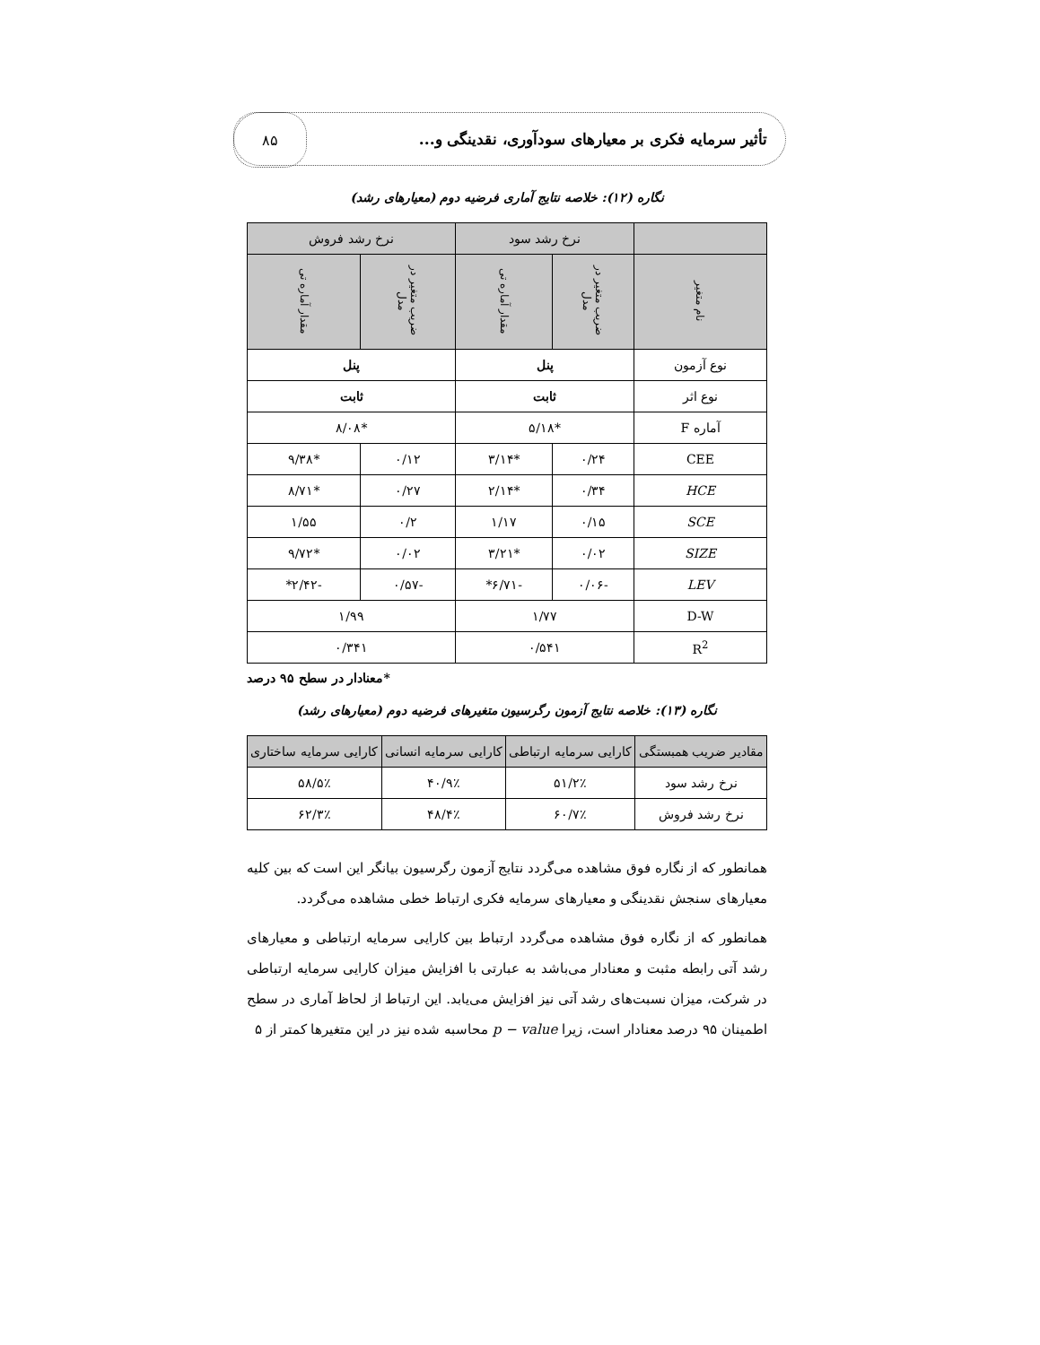تأثیر سرمایه فکری بر معیارهای سودآوری، نقدینگی و... ۸۵
نگاره (۱۲): خلاصه نتایج آماری فرضیه دوم (معیارهای رشد)
| | نرخ رشد سود | | نرخ رشد فروش | |
| --- | --- | --- | --- | --- |
| نام متغیر | ضریب متغیر در مدل | مقدار آماره تی | ضریب متغیر در مدل | مقدار آماره تی |
| نوع آزمون | پنل | | پنل | |
| نوع اثر | ثابت | | ثابت | |
| آماره F | *۵/۱۸ | | *۸/۰۸ | |
| CEE | ۰/۲۴ | *۳/۱۴ | ۰/۱۲ | *۹/۳۸ |
| HCE | ۰/۳۴ | *۲/۱۴ | ۰/۲۷ | *۸/۷۱ |
| SCE | ۰/۱۵ | ۱/۱۷ | ۰/۲ | ۱/۵۵ |
| SIZE | ۰/۰۲ | *۳/۲۱ | ۰/۰۲ | *۹/۷۲ |
| LEV | -۰/۰۶ | -۶/۷۱* | -۰/۵۷ | -۲/۴۲* |
| D-W | ۱/۷۷ | | ۱/۹۹ | |
| R<sup>2</sup> | ۰/۵۴۱ | | ۰/۳۴۱ | |
*معنادار در سطح ۹۵ درصد
نگاره (۱۳): خلاصه نتایج آزمون رگرسیون متغیرهای فرضیه دوم (معیارهای رشد)
| مقادیر ضریب همبستگی | کارایی سرمایه ارتباطی | کارایی سرمایه انسانی | کارایی سرمایه ساختاری |
| --- | --- | --- | --- |
| نرخ رشد سود | ۵۱/۲٪ | ۴۰/۹٪ | ۵۸/۵٪ |
| نرخ رشد فروش | ۶۰/۷٪ | ۴۸/۴٪ | ۶۲/۳٪ |
همانطور که از نگاره فوق مشاهده می‌گردد نتایج آزمون رگرسیون بیانگر این است که بین کلیه معیارهای سنجش نقدینگی و معیارهای سرمایه فکری ارتباط خطی مشاهده می‌گردد.
همانطور که از نگاره فوق مشاهده می‌گردد ارتباط بین کارایی سرمایه ارتباطی و معیارهای رشد آتی رابطه مثبت و معنادار می‌باشد به عبارتی با افزایش میزان کارایی سرمایه ارتباطی در شرکت، میزان نسبت‌های رشد آتی نیز افزایش می‌یابد. این ارتباط از لحاظ آماری در سطح اطمینان ۹۵ درصد معنادار است، زیرا p − value محاسبه شده نیز در این متغیرها کمتر از ۵